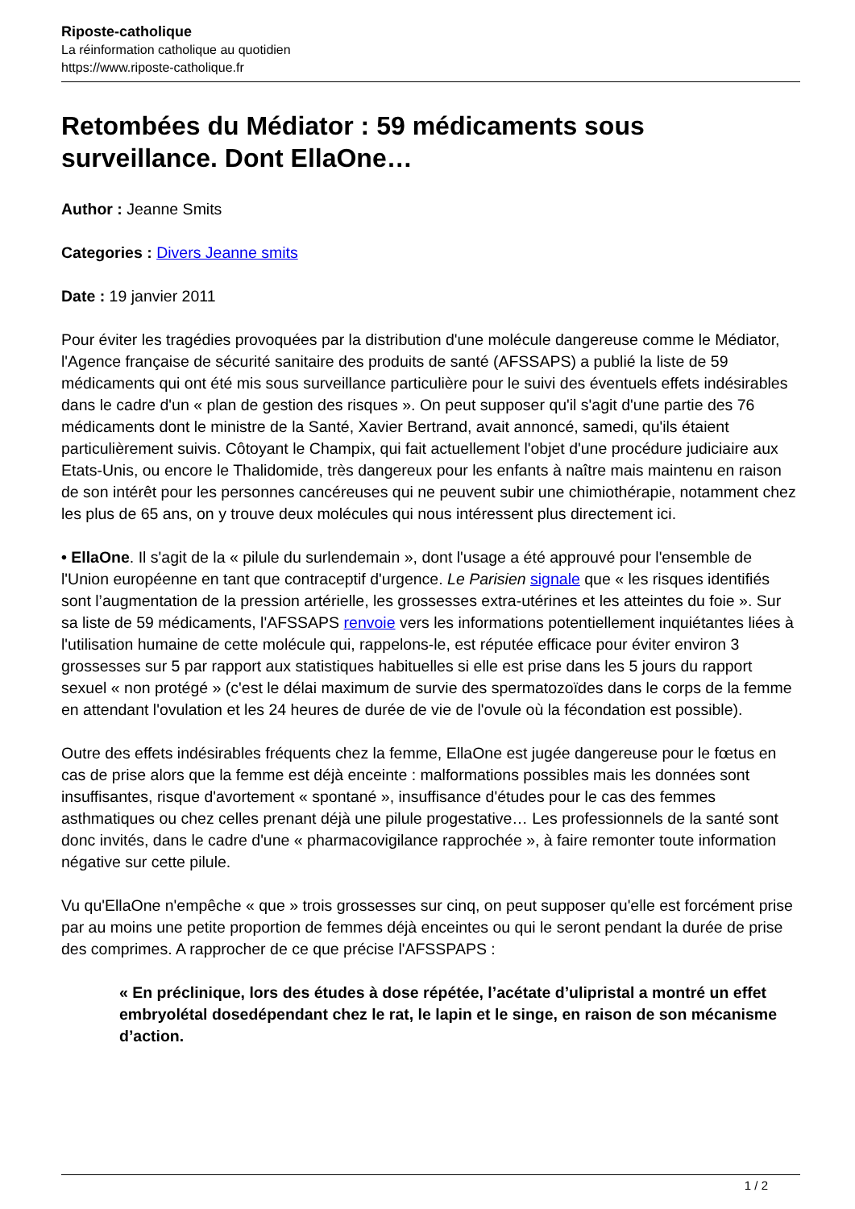Riposte-catholique
La réinformation catholique au quotidien
https://www.riposte-catholique.fr
Retombées du Médiator : 59 médicaments sous surveillance. Dont EllaOne…
Author : Jeanne Smits
Categories : Divers Jeanne smits
Date : 19 janvier 2011
Pour éviter les tragédies provoquées par la distribution d'une molécule dangereuse comme le Médiator, l'Agence française de sécurité sanitaire des produits de santé (AFSSAPS) a publié la liste de 59 médicaments qui ont été mis sous surveillance particulière pour le suivi des éventuels effets indésirables dans le cadre d'un « plan de gestion des risques ». On peut supposer qu'il s'agit d'une partie des 76 médicaments dont le ministre de la Santé, Xavier Bertrand, avait annoncé, samedi, qu'ils étaient particulièrement suivis. Côtoyant le Champix, qui fait actuellement l'objet d'une procédure judiciaire aux Etats-Unis, ou encore le Thalidomide, très dangereux pour les enfants à naître mais maintenu en raison de son intérêt pour les personnes cancéreuses qui ne peuvent subir une chimiothérapie, notamment chez les plus de 65 ans, on y trouve deux molécules qui nous intéressent plus directement ici.
• EllaOne. Il s'agit de la « pilule du surlendemain », dont l'usage a été approuvé pour l'ensemble de l'Union européenne en tant que contraceptif d'urgence. Le Parisien signale que « les risques identifiés sont l’augmentation de la pression artérielle, les grossesses extra-utérines et les atteintes du foie ». Sur sa liste de 59 médicaments, l'AFSSAPS renvoie vers les informations potentiellement inquiétantes liées à l'utilisation humaine de cette molécule qui, rappelons-le, est réputée efficace pour éviter environ 3 grossesses sur 5 par rapport aux statistiques habituelles si elle est prise dans les 5 jours du rapport sexuel « non protégé » (c'est le délai maximum de survie des spermatozoïdes dans le corps de la femme en attendant l'ovulation et les 24 heures de durée de vie de l'ovule où la fécondation est possible).
Outre des effets indésirables fréquents chez la femme, EllaOne est jugée dangereuse pour le fœtus en cas de prise alors que la femme est déjà enceinte : malformations possibles mais les données sont insuffisantes, risque d'avortement « spontané », insuffisance d'études pour le cas des femmes asthmatiques ou chez celles prenant déjà une pilule progestative… Les professionnels de la santé sont donc invités, dans le cadre d'une « pharmacovigilance rapprochée », à faire remonter toute information négative sur cette pilule.
Vu qu'EllaOne n'empêche « que » trois grossesses sur cinq, on peut supposer qu'elle est forcément prise par au moins une petite proportion de femmes déjà enceintes ou qui le seront pendant la durée de prise des comprimes. A rapprocher de ce que précise l'AFSSPAPS :
« En préclinique, lors des études à dose répétée, l’acétate d’ulipristal a montré un effet embryolétal dosedépendant chez le rat, le lapin et le singe, en raison de son mécanisme d’action.
1 / 2